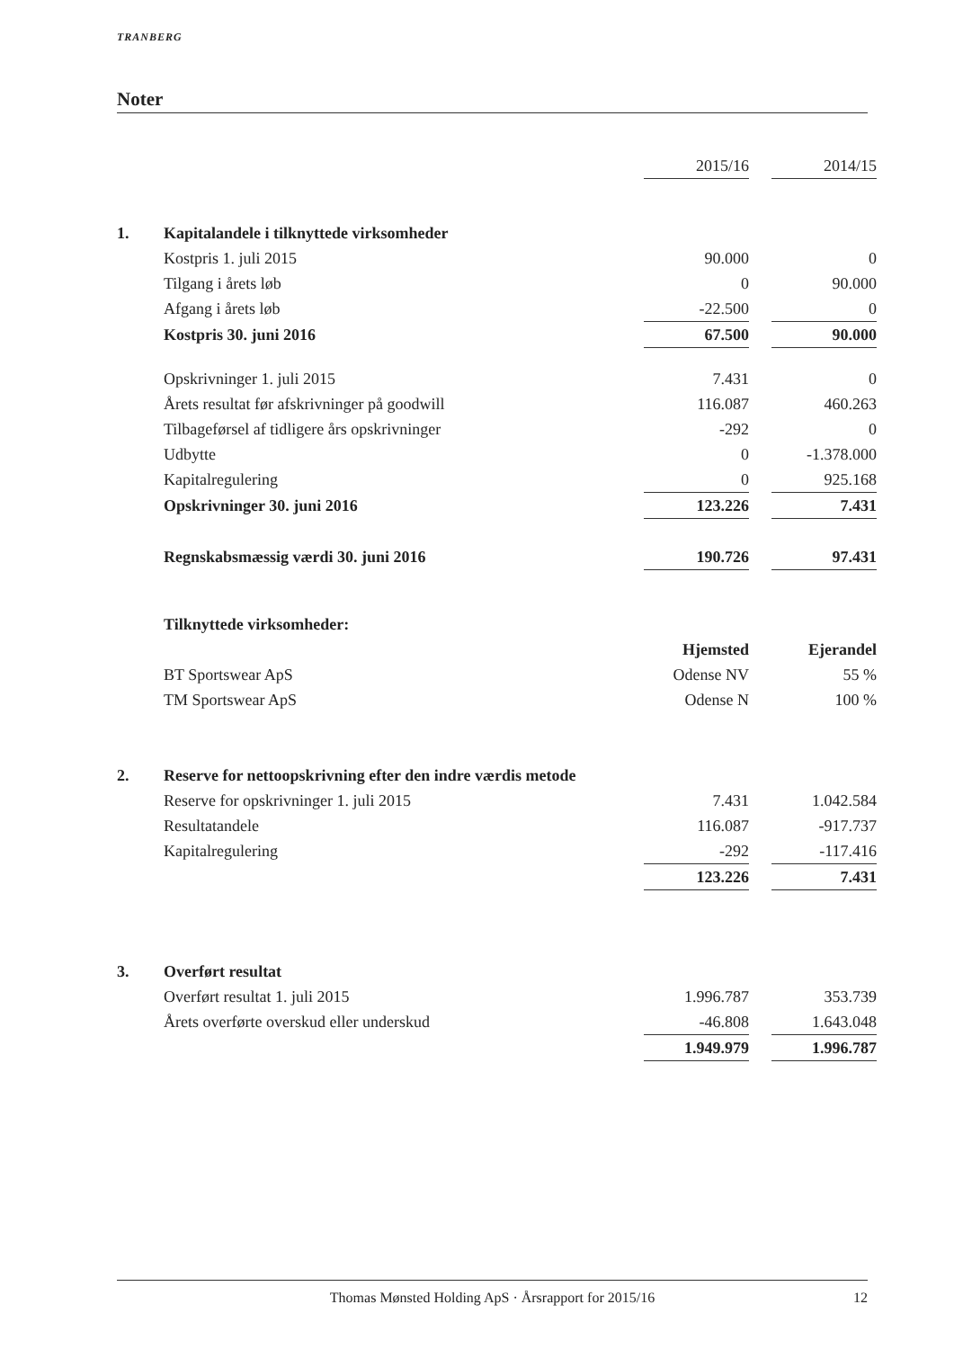TRANBERG
Noter
| | | 2015/16 | | 2014/15 |
| 1. | Kapitalandele i tilknyttede virksomheder | | | |
| | Kostpris 1. juli 2015 | 90.000 | | 0 |
| | Tilgang i årets løb | 0 | | 90.000 |
| | Afgang i årets løb | -22.500 | | 0 |
| | Kostpris 30. juni 2016 | 67.500 | | 90.000 |
| | Opskrivninger 1. juli 2015 | 7.431 | | 0 |
| | Årets resultat før afskrivninger på goodwill | 116.087 | | 460.263 |
| | Tilbageførsel af tidligere års opskrivninger | -292 | | 0 |
| | Udbytte | 0 | | -1.378.000 |
| | Kapitalregulering | 0 | | 925.168 |
| | Opskrivninger 30. juni 2016 | 123.226 | | 7.431 |
| | Regnskabsmæssig værdi 30. juni 2016 | 190.726 | | 97.431 |
| | Tilknyttede virksomheder: | | | |
| | | Hjemsted | | Ejerandel |
| | BT Sportswear ApS | Odense NV | | 55 % |
| | TM Sportswear ApS | Odense N | | 100 % |
| 2. | Reserve for nettoopskrivning efter den indre værdis metode | | | |
| | Reserve for opskrivninger 1. juli 2015 | 7.431 | | 1.042.584 |
| | Resultatandele | 116.087 | | -917.737 |
| | Kapitalregulering | -292 | | -117.416 |
| | | 123.226 | | 7.431 |
| 3. | Overført resultat | | | |
| | Overført resultat 1. juli 2015 | 1.996.787 | | 353.739 |
| | Årets overførte overskud eller underskud | -46.808 | | 1.643.048 |
| | | 1.949.979 | | 1.996.787 |
Thomas Mønsted Holding ApS · Årsrapport for 2015/16 12